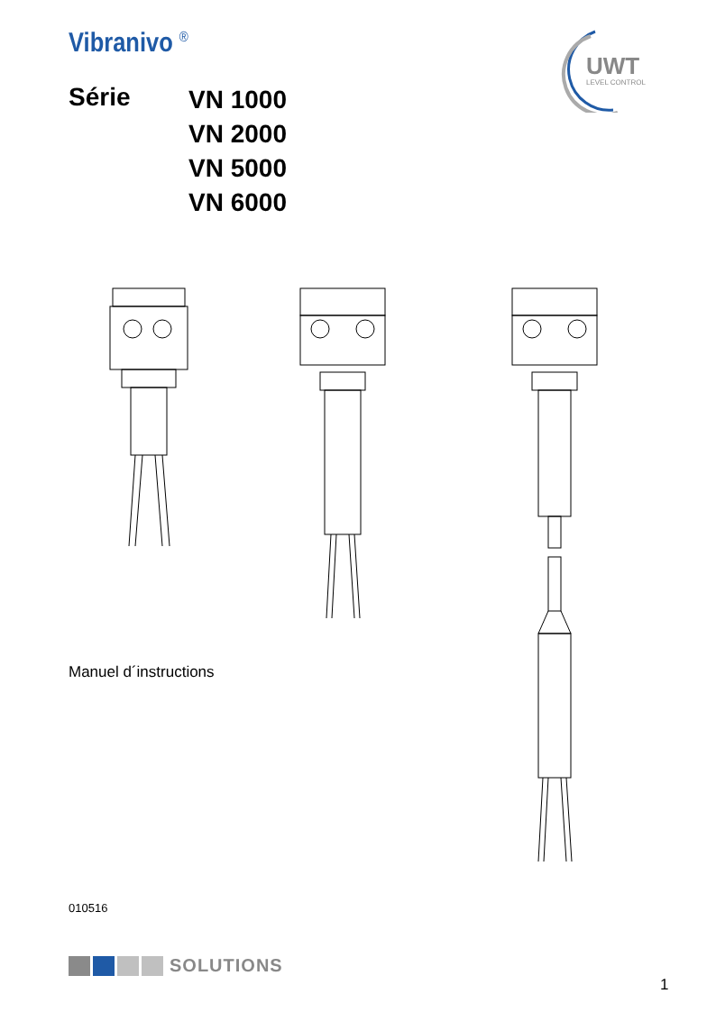Vibranivo <sup>®</sup>
Série
VN 1000
VN 2000
VN 5000
VN 6000
UWT
LEVEL CONTROL
Manuel d´instructions
010516
SOLUTIONS
1